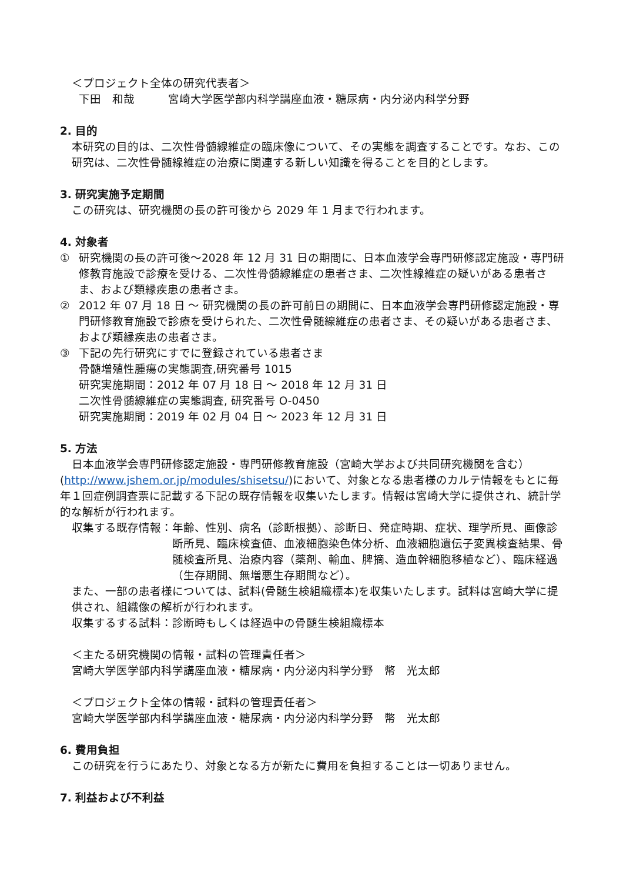＜プロジェクト全体の研究代表者＞
下田　和哉　　　宮崎大学医学部内科学講座血液・糖尿病・内分泌内科学分野
2. 目的
本研究の目的は、二次性骨髄線維症の臨床像について、その実態を調査することです。なお、この研究は、二次性骨髄線維症の治療に関連する新しい知識を得ることを目的とします。
3. 研究実施予定期間
この研究は、研究機関の長の許可後から 2029 年 1 月まで行われます。
4. 対象者
① 研究機関の長の許可後～2028 年 12 月 31 日の期間に、日本血液学会専門研修認定施設・専門研修教育施設で診療を受ける、二次性骨髄線維症の患者さま、二次性線維症の疑いがある患者さま、および類縁疾患の患者さま。
② 2012 年 07 月 18 日 ～ 研究機関の長の許可前日の期間に、日本血液学会専門研修認定施設・専門研修教育施設で診療を受けられた、二次性骨髄線維症の患者さま、その疑いがある患者さま、および類縁疾患の患者さま。
③ 下記の先行研究にすでに登録されている患者さま
骨髄増殖性腫瘍の実態調査,研究番号 1015
研究実施期間：2012 年 07 月 18 日 ～ 2018 年 12 月 31 日
二次性骨髄線維症の実態調査, 研究番号 O-0450
研究実施期間：2019 年 02 月 04 日 ～ 2023 年 12 月 31 日
5. 方法
日本血液学会専門研修認定施設・専門研修教育施設（宮崎大学および共同研究機関を含む）
(http://www.jshem.or.jp/modules/shisetsu/)において、対象となる患者様のカルテ情報をもとに毎年１回症例調査票に記載する下記の既存情報を収集いたします。情報は宮崎大学に提供され、統計学的な解析が行われます。
収集する既存情報： 年齢、性別、病名（診断根拠）、診断日、発症時期、症状、理学所見、画像診断所見、臨床検査値、血液細胞染色体分析、血液細胞遺伝子変異検査結果、骨髄検査所見、治療内容（薬剤、輸血、脾摘、造血幹細胞移植など）、臨床経過（生存期間、無増悪生存期間など）。
また、一部の患者様については、試料(骨髄生検組織標本)を収集いたします。試料は宮崎大学に提供され、組織像の解析が行われます。
収集するする試料：診断時もしくは経過中の骨髄生検組織標本
＜主たる研究機関の情報・試料の管理責任者＞
宮崎大学医学部内科学講座血液・糖尿病・内分泌内科学分野　幣　光太郎
＜プロジェクト全体の情報・試料の管理責任者＞
宮崎大学医学部内科学講座血液・糖尿病・内分泌内科学分野　幣　光太郎
6. 費用負担
この研究を行うにあたり、対象となる方が新たに費用を負担することは一切ありません。
7. 利益および不利益